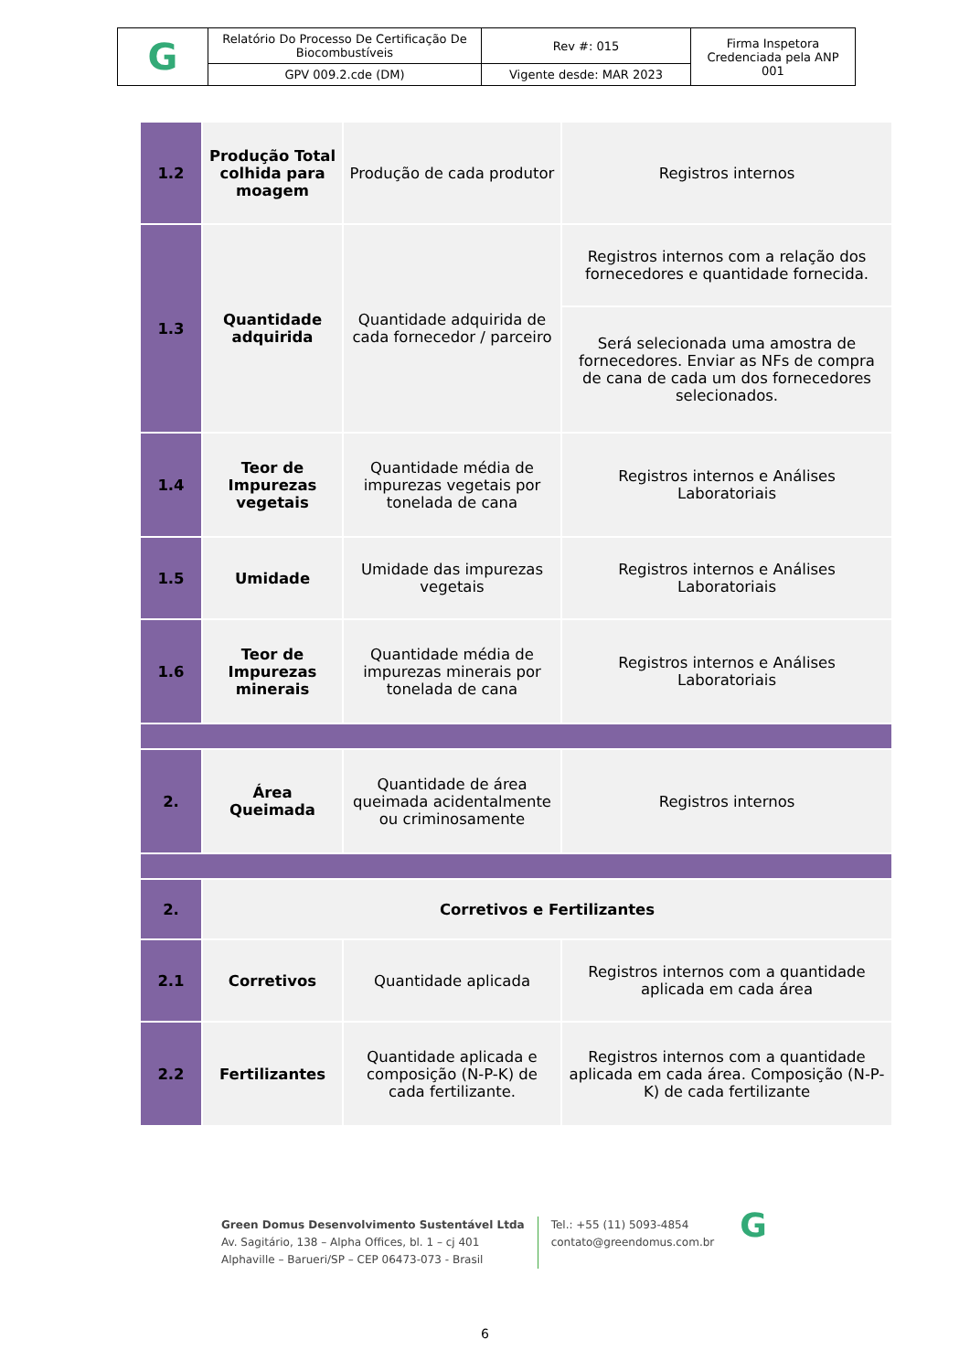| G | Relatório Do Processo De Certificação De Biocombustíveis | Rev #: 015 | Firma Inspetora Credenciada pela ANP 001 |
| | GPV 009.2.cde (DM) | Vigente desde: MAR 2023 | |
| 1.2 | Produção Total colhida para moagem | Produção de cada produtor | Registros internos |
| 1.3 | Quantidade adquirida | Quantidade adquirida de cada fornecedor / parceiro | Registros internos com a relação dos fornecedores e quantidade fornecida. |
| | | | Será selecionada uma amostra de fornecedores. Enviar as NFs de compra de cana de cada um dos fornecedores selecionados. |
| 1.4 | Teor de Impurezas vegetais | Quantidade média de impurezas vegetais por tonelada de cana | Registros internos e Análises Laboratoriais |
| 1.5 | Umidade | Umidade das impurezas vegetais | Registros internos e Análises Laboratoriais |
| 1.6 | Teor de Impurezas minerais | Quantidade média de impurezas minerais por tonelada de cana | Registros internos e Análises Laboratoriais |
| 2. | Área Queimada | Quantidade de área queimada acidentalmente ou criminosamente | Registros internos |
| 2. | Corretivos e Fertilizantes | | |
| 2.1 | Corretivos | Quantidade aplicada | Registros internos com a quantidade aplicada em cada área |
| 2.2 | Fertilizantes | Quantidade aplicada e composição (N-P-K) de cada fertilizante. | Registros internos com a quantidade aplicada em cada área. Composição (N-P-K) de cada fertilizante |
Green Domus Desenvolvimento Sustentável Ltda
Av. Sagitário, 138 – Alpha Offices, bl. 1 – cj 401
Alphaville – Barueri/SP – CEP 06473-073 - Brasil
Tel.: +55 (11) 5093-4854
contato@greendomus.com.br
G
6